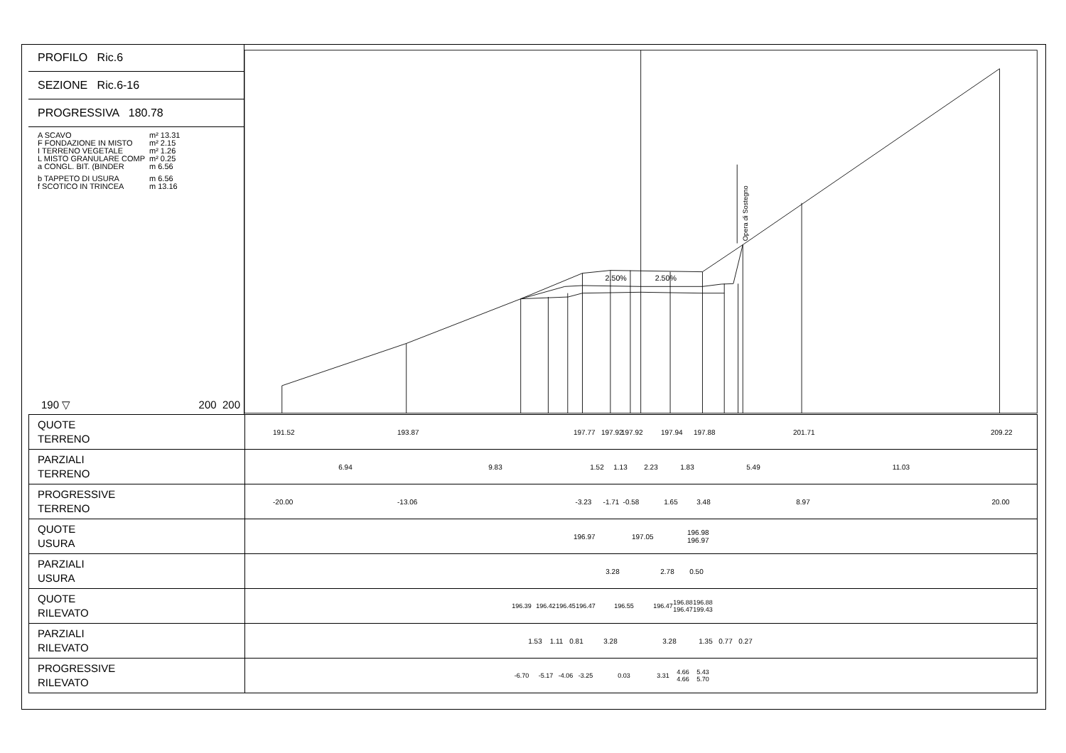PROFILO Ric.6
SEZIONE Ric.6-16
PROGRESSIVA 180.78
| A SCAVO | m² 13.31 |
| F FONDAZIONE IN MISTO | m² 2.15 |
| I TERRENO VEGETALE | m² 1.26 |
| L MISTO GRANULARE COMP | m² 0.25 |
| a CONGL. BIT. (BINDER | m 6.56 |
| b TAPPETO DI USURA | m 6.56 |
| f SCOTICO IN TRINCEA | m 13.16 |
190 ▽ 200 200
2.50%
2.50%
Opera di Sostegno
| QUOTE TERRENO | 191.52 193.87 197.77 197.92 197.92 197.94 197.88 201.71 209.22 |
| PARZIALI TERRENO | 6.94 9.83 1.52 1.13 2.23 1.83 5.49 11.03 |
| PROGRESSIVE TERRENO | -20.00 -13.06 -3.23 -1.71 -0.58 1.65 3.48 8.97 20.00 |
| QUOTE USURA | 196.97 197.05 196.98 196.97 |
| PARZIALI USURA | 3.28 2.78 0.50 |
| QUOTE RILEVATO | 196.39 196.42 196.45 196.47 196.55 196.47 196.88 196.47 196.88 199.43 |
| PARZIALI RILEVATO | 1.53 1.11 0.81 3.28 3.28 1.35 0.77 0.27 |
| PROGRESSIVE RILEVATO | -6.70 -5.17 -4.06 -3.25 0.03 3.31 4.66 4.66 5.43 5.70 |